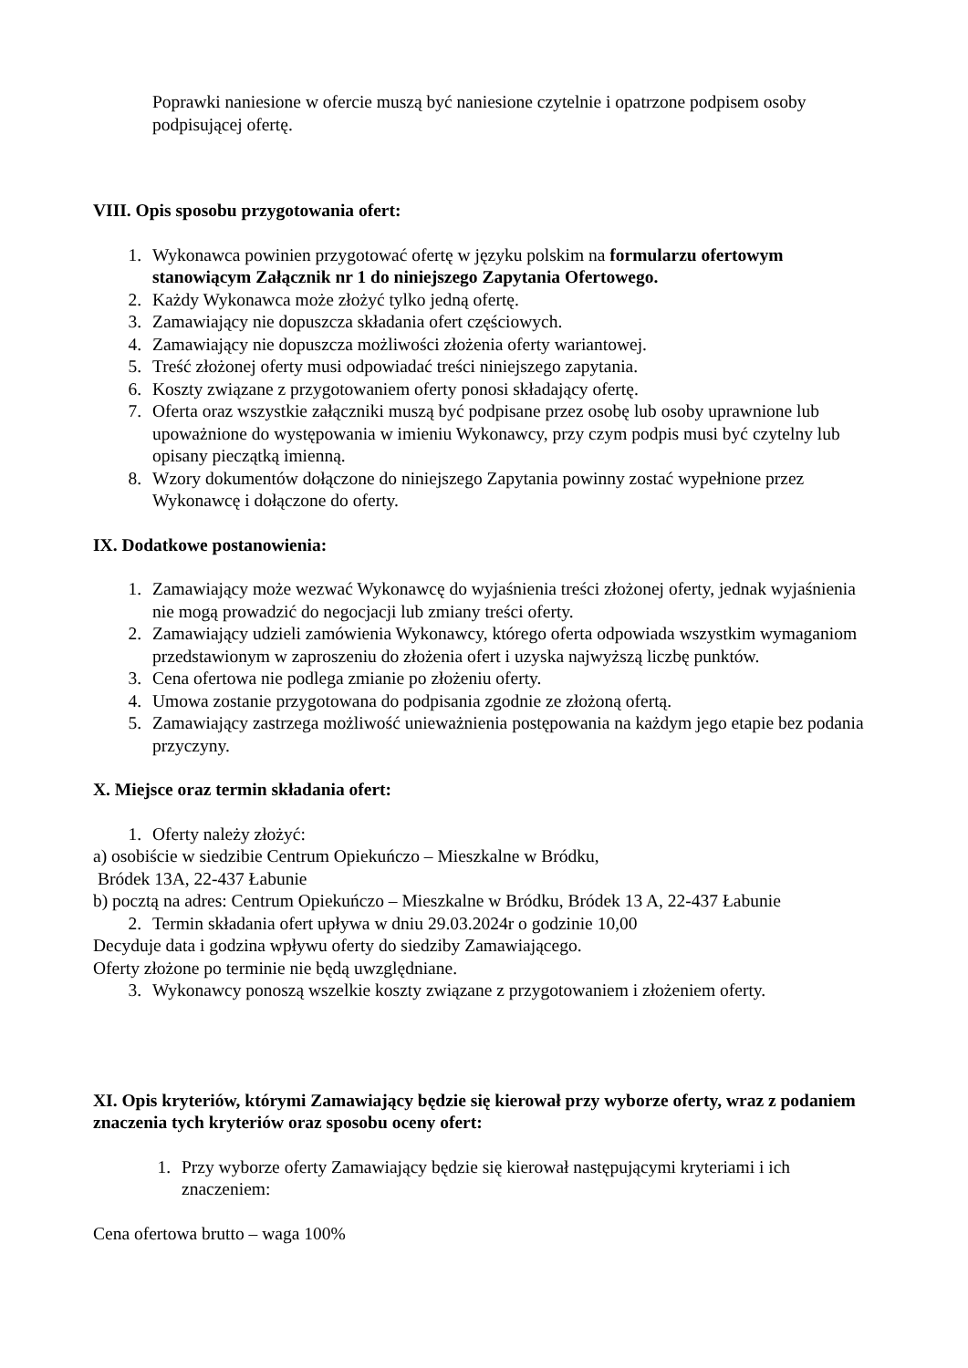Poprawki naniesione w ofercie muszą być naniesione czytelnie i opatrzone podpisem osoby podpisującej ofertę.
VIII. Opis sposobu przygotowania ofert:
1. Wykonawca powinien przygotować ofertę w języku polskim na formularzu ofertowym stanowiącym Załącznik nr 1 do niniejszego Zapytania Ofertowego.
2. Każdy Wykonawca może złożyć tylko jedną ofertę.
3. Zamawiający nie dopuszcza składania ofert częściowych.
4. Zamawiający nie dopuszcza możliwości złożenia oferty wariantowej.
5. Treść złożonej oferty musi odpowiadać treści niniejszego zapytania.
6. Koszty związane z przygotowaniem oferty ponosi składający ofertę.
7. Oferta oraz wszystkie załączniki muszą być podpisane przez osobę lub osoby uprawnione lub upoważnione do występowania w imieniu Wykonawcy, przy czym podpis musi być czytelny lub opisany pieczątką imienną.
8. Wzory dokumentów dołączone do niniejszego Zapytania powinny zostać wypełnione przez Wykonawcę i dołączone do oferty.
IX. Dodatkowe postanowienia:
1. Zamawiający może wezwać Wykonawcę do wyjaśnienia treści złożonej oferty, jednak wyjaśnienia nie mogą prowadzić do negocjacji lub zmiany treści oferty.
2. Zamawiający udzieli zamówienia Wykonawcy, którego oferta odpowiada wszystkim wymaganiom przedstawionym w zaproszeniu do złożenia ofert i uzyska najwyższą liczbę punktów.
3. Cena ofertowa nie podlega zmianie po złożeniu oferty.
4. Umowa zostanie przygotowana do podpisania zgodnie ze złożoną ofertą.
5. Zamawiający zastrzega możliwość unieważnienia postępowania na każdym jego etapie bez podania przyczyny.
X. Miejsce oraz termin składania ofert:
1. Oferty należy złożyć:
a) osobiście w siedzibie Centrum Opiekuńczo – Mieszkalne w Bródku,
Bródek 13A, 22-437 Łabunie
b) pocztą na adres: Centrum Opiekuńczo – Mieszkalne w Bródku, Bródek 13 A, 22-437 Łabunie
2. Termin składania ofert upływa w dniu 29.03.2024r o godzinie 10,00
Decyduje data i godzina wpływu oferty do siedziby Zamawiającego.
Oferty złożone po terminie nie będą uwzględniane.
3. Wykonawcy ponoszą wszelkie koszty związane z przygotowaniem i złożeniem oferty.
XI. Opis kryteriów, którymi Zamawiający będzie się kierował przy wyborze oferty, wraz z podaniem znaczenia tych kryteriów oraz sposobu oceny ofert:
1. Przy wyborze oferty Zamawiający będzie się kierował następującymi kryteriami i ich znaczeniem:
Cena ofertowa brutto – waga 100%